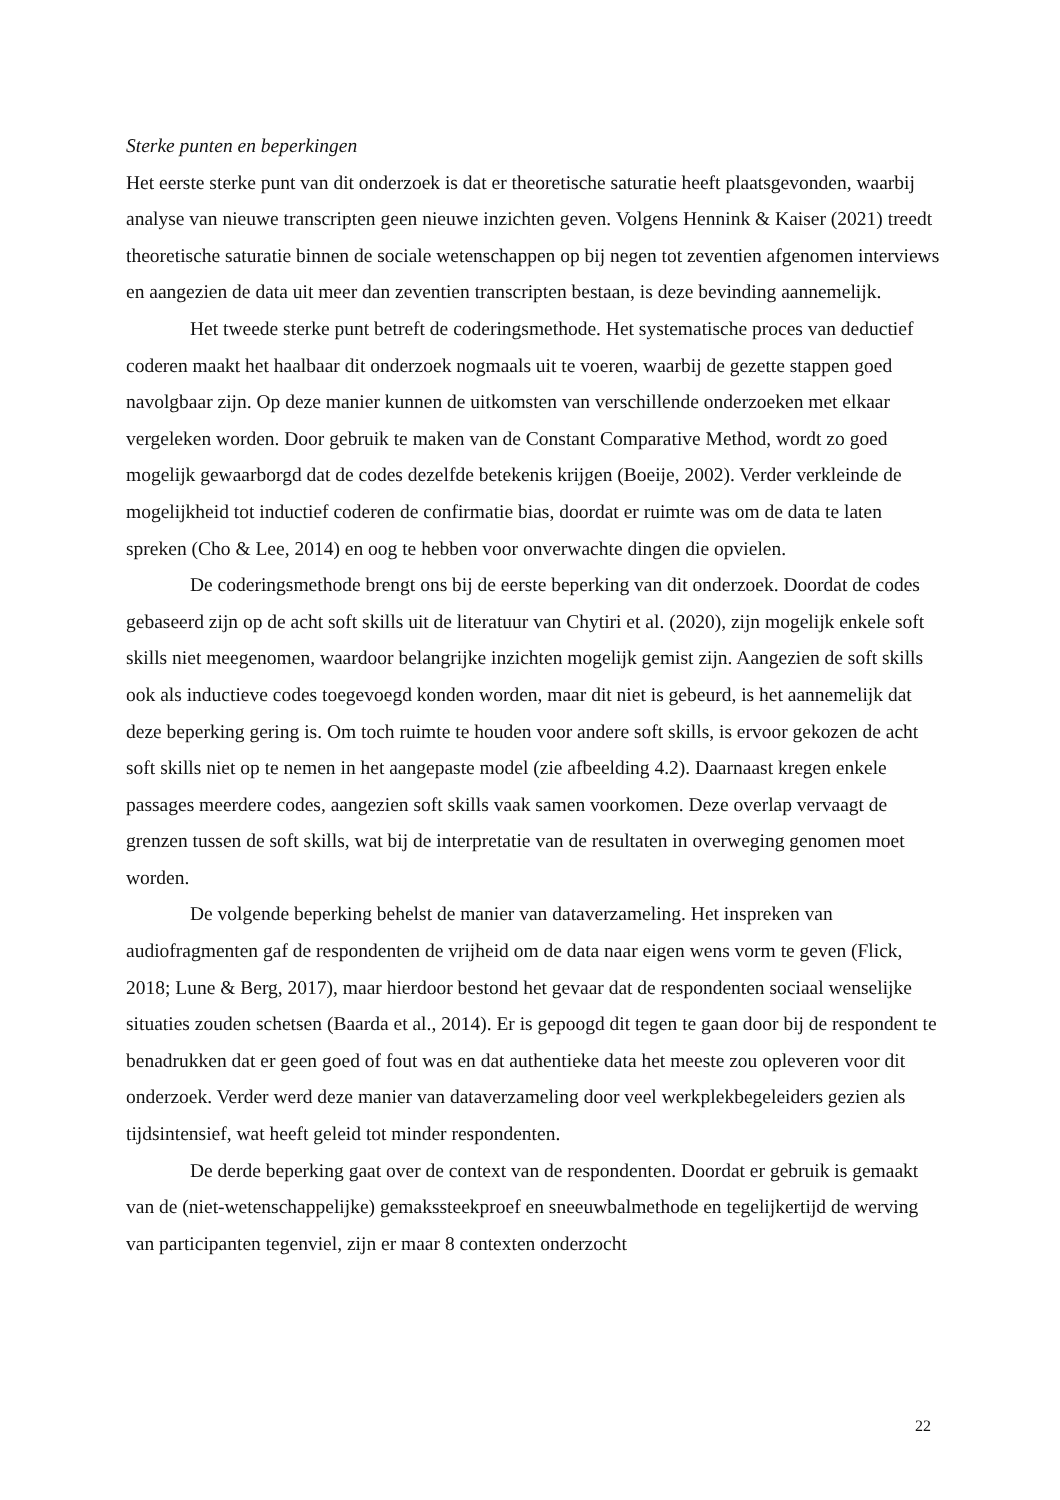Sterke punten en beperkingen
Het eerste sterke punt van dit onderzoek is dat er theoretische saturatie heeft plaatsgevonden, waarbij analyse van nieuwe transcripten geen nieuwe inzichten geven. Volgens Hennink & Kaiser (2021) treedt theoretische saturatie binnen de sociale wetenschappen op bij negen tot zeventien afgenomen interviews en aangezien de data uit meer dan zeventien transcripten bestaan, is deze bevinding aannemelijk.
Het tweede sterke punt betreft de coderingsmethode. Het systematische proces van deductief coderen maakt het haalbaar dit onderzoek nogmaals uit te voeren, waarbij de gezette stappen goed navolgbaar zijn. Op deze manier kunnen de uitkomsten van verschillende onderzoeken met elkaar vergeleken worden. Door gebruik te maken van de Constant Comparative Method, wordt zo goed mogelijk gewaarborgd dat de codes dezelfde betekenis krijgen (Boeije, 2002). Verder verkleinde de mogelijkheid tot inductief coderen de confirmatie bias, doordat er ruimte was om de data te laten spreken (Cho & Lee, 2014) en oog te hebben voor onverwachte dingen die opvielen.
De coderingsmethode brengt ons bij de eerste beperking van dit onderzoek. Doordat de codes gebaseerd zijn op de acht soft skills uit de literatuur van Chytiri et al. (2020), zijn mogelijk enkele soft skills niet meegenomen, waardoor belangrijke inzichten mogelijk gemist zijn. Aangezien de soft skills ook als inductieve codes toegevoegd konden worden, maar dit niet is gebeurd, is het aannemelijk dat deze beperking gering is. Om toch ruimte te houden voor andere soft skills, is ervoor gekozen de acht soft skills niet op te nemen in het aangepaste model (zie afbeelding 4.2). Daarnaast kregen enkele passages meerdere codes, aangezien soft skills vaak samen voorkomen. Deze overlap vervaagt de grenzen tussen de soft skills, wat bij de interpretatie van de resultaten in overweging genomen moet worden.
De volgende beperking behelst de manier van dataverzameling. Het inspreken van audiofragmenten gaf de respondenten de vrijheid om de data naar eigen wens vorm te geven (Flick, 2018; Lune & Berg, 2017), maar hierdoor bestond het gevaar dat de respondenten sociaal wenselijke situaties zouden schetsen (Baarda et al., 2014). Er is gepoogd dit tegen te gaan door bij de respondent te benadrukken dat er geen goed of fout was en dat authentieke data het meeste zou opleveren voor dit onderzoek. Verder werd deze manier van dataverzameling door veel werkplekbegeleiders gezien als tijdsintensief, wat heeft geleid tot minder respondenten.
De derde beperking gaat over de context van de respondenten. Doordat er gebruik is gemaakt van de (niet-wetenschappelijke) gemakssteekproef en sneeuwbalmethode en tegelijkertijd de werving van participanten tegenviel, zijn er maar 8 contexten onderzocht
22